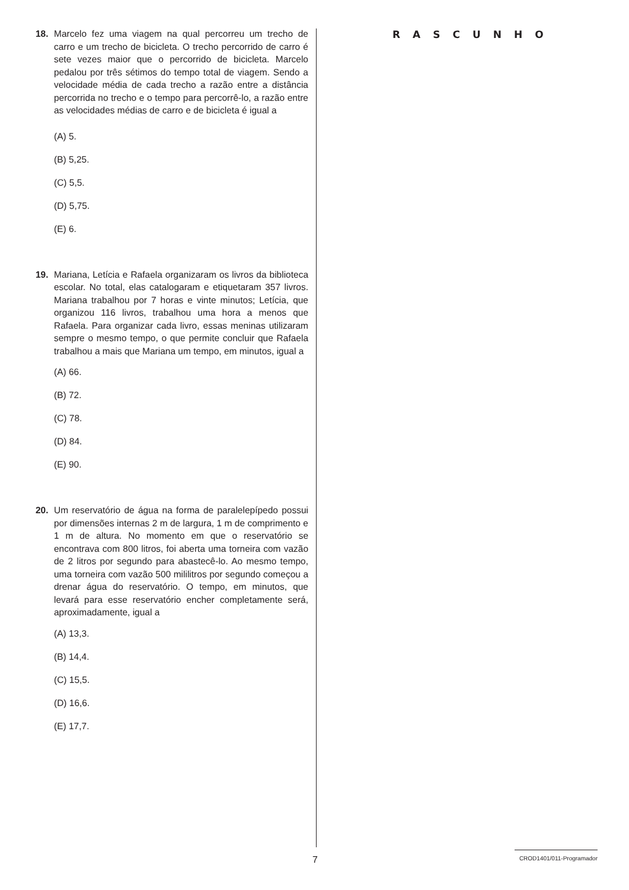18. Marcelo fez uma viagem na qual percorreu um trecho de carro e um trecho de bicicleta. O trecho percorrido de carro é sete vezes maior que o percorrido de bicicleta. Marcelo pedalou por três sétimos do tempo total de viagem. Sendo a velocidade média de cada trecho a razão entre a distância percorrida no trecho e o tempo para percorrê-lo, a razão entre as velocidades médias de carro e de bicicleta é igual a
(A) 5.
(B) 5,25.
(C) 5,5.
(D) 5,75.
(E) 6.
19. Mariana, Letícia e Rafaela organizaram os livros da biblioteca escolar. No total, elas catalogaram e etiquetaram 357 livros. Mariana trabalhou por 7 horas e vinte minutos; Letícia, que organizou 116 livros, trabalhou uma hora a menos que Rafaela. Para organizar cada livro, essas meninas utilizaram sempre o mesmo tempo, o que permite concluir que Rafaela trabalhou a mais que Mariana um tempo, em minutos, igual a
(A) 66.
(B) 72.
(C) 78.
(D) 84.
(E) 90.
20. Um reservatório de água na forma de paralelepípedo possui por dimensões internas 2 m de largura, 1 m de comprimento e 1 m de altura. No momento em que o reservatório se encontrava com 800 litros, foi aberta uma torneira com vazão de 2 litros por segundo para abastecê-lo. Ao mesmo tempo, uma torneira com vazão 500 mililitros por segundo começou a drenar água do reservatório. O tempo, em minutos, que levará para esse reservatório encher completamente será, aproximadamente, igual a
(A) 13,3.
(B) 14,4.
(C) 15,5.
(D) 16,6.
(E) 17,7.
RASCUNHO
7
CROD1401/011-Programador